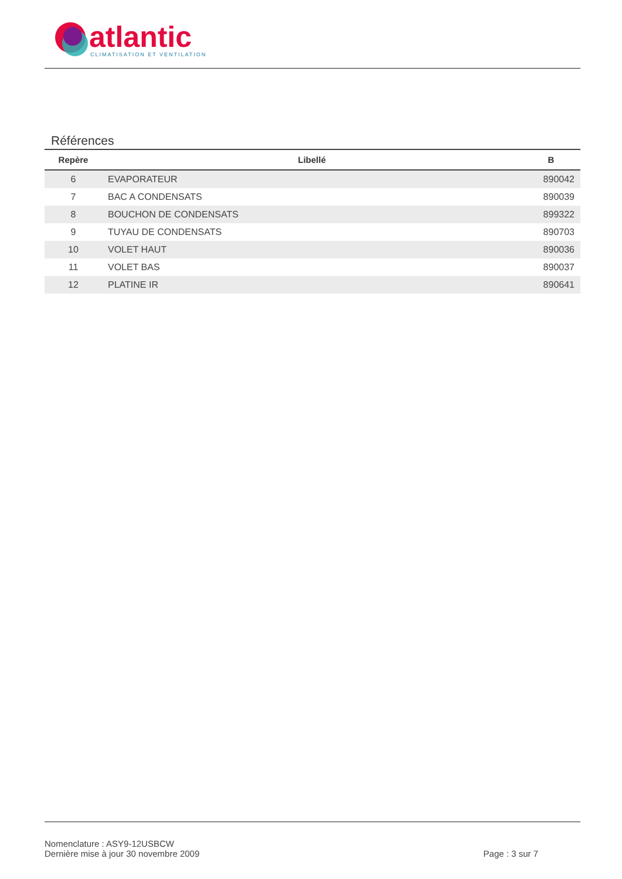atlantic
CLIMATISATION ET VENTILATION
Références
| Repère | Libellé | B |
| --- | --- | --- |
| 6 | EVAPORATEUR | 890042 |
| 7 | BAC A CONDENSATS | 890039 |
| 8 | BOUCHON DE CONDENSATS | 899322 |
| 9 | TUYAU DE CONDENSATS | 890703 |
| 10 | VOLET HAUT | 890036 |
| 11 | VOLET BAS | 890037 |
| 12 | PLATINE IR | 890641 |
Nomenclature : ASY9-12USBCW
Dernière mise à jour 30 novembre 2009 Page : 3 sur 7